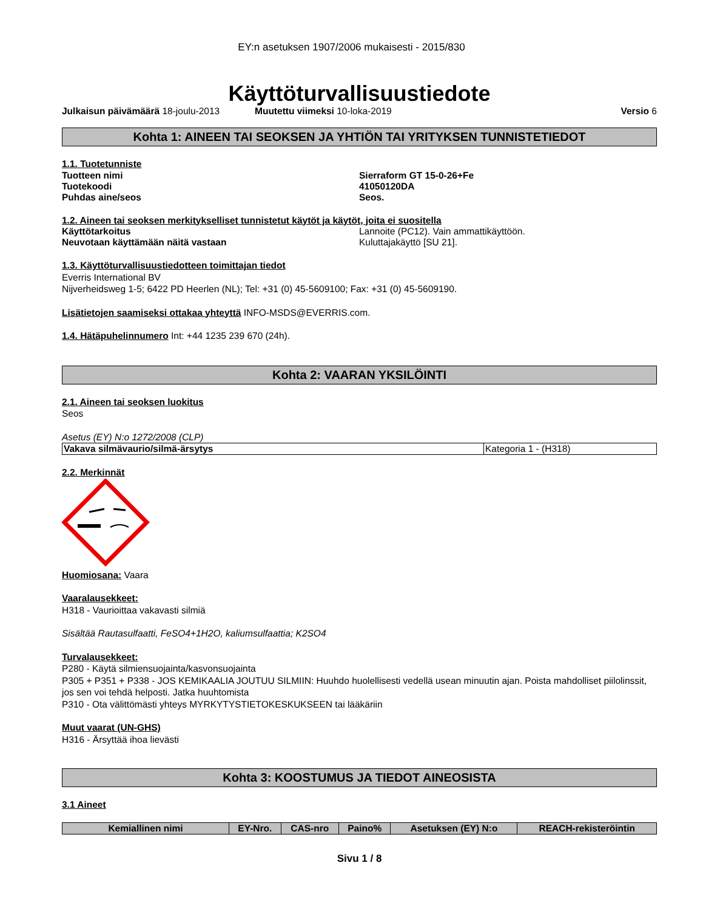EY:n asetuksen 1907/2006 mukaisesti - 2015/830
Käyttöturvallisuustiedote
Julkaisun päivämäärä 18-joulu-2013 Muutettu viimeksi 10-loka-2019 Versio 6
Kohta 1: AINEEN TAI SEOKSEN JA YHTIÖN TAI YRITYKSEN TUNNISTETIEDOT
1.1. Tuotetunniste
Tuotteen nimi Sierraform GT 15-0-26+Fe
Tuotekoodi 41050120DA
Puhdas aine/seos Seos.
1.2. Aineen tai seoksen merkitykselliset tunnistetut käytöt ja käytöt, joita ei suositella
Käyttötarkoitus Lannoite (PC12). Vain ammattikäyttöön.
Neuvotaan käyttämään näitä vastaan Kuluttajakäyttö [SU 21].
1.3. Käyttöturvallisuustiedotteen toimittajan tiedot
Everris International BV
Nijverheidsweg 1-5; 6422 PD Heerlen (NL); Tel: +31 (0) 45-5609100; Fax: +31 (0) 45-5609190.
Lisätietojen saamiseksi ottakaa yhteyttä INFO-MSDS@EVERRIS.com.
1.4. Hätäpuhelinnumero Int: +44 1235 239 670 (24h).
Kohta 2: VAARAN YKSILÖINTI
2.1. Aineen tai seoksen luokitus
Seos
Asetus (EY) N:o 1272/2008 (CLP)
| Vakava silmävaurio/silmä-ärsytys | Kategoria 1 - (H318) |
2.2. Merkinnät
Huomiosana: Vaara
Vaaralausekkeet:
H318 - Vaurioittaa vakavasti silmiä
Sisältää Rautasulfaatti, FeSO4+1H2O, kaliumsulfaattia; K2SO4
Turvalausekkeet:
P280 - Käytä silmiensuojainta/kasvonsuojainta
P305 + P351 + P338 - JOS KEMIKAALIA JOUTUU SILMIIN: Huuhdo huolellisesti vedellä usean minuutin ajan. Poista mahdolliset piilolinssit, jos sen voi tehdä helposti. Jatka huuhtomista
P310 - Ota välittömästi yhteys MYRKYTYSTIETOKESKUKSEEN tai lääkäriin
Muut vaarat (UN-GHS)
H316 - Ärsyttää ihoa lievästi
Kohta 3: KOOSTUMUS JA TIEDOT AINEOSISTA
3.1 Aineet
| Kemiallinen nimi | EY-Nro. | CAS-nro | Paino% | Asetuksen (EY) N:o | REACH-rekisteröintin |
| --- | --- | --- | --- | --- | --- |
Sivu 1 / 8